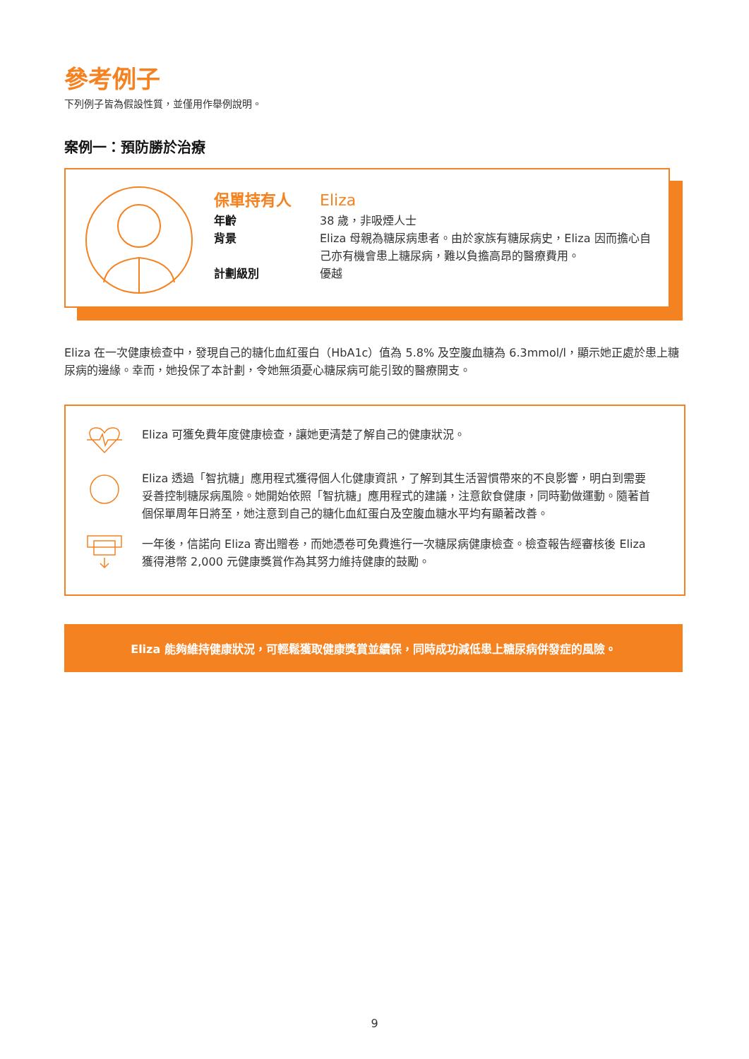參考例子
下列例子皆為假設性質，並僅用作舉例說明。
案例一：預防勝於治療
保單持有人 Eliza
年齡 38 歲，非吸煙人士
背景 Eliza 母親為糖尿病患者。由於家族有糖尿病史，Eliza 因而擔心自己亦有機會患上糖尿病，難以負擔高昂的醫療費用。
計劃級別 優越
Eliza 在一次健康檢查中，發現自己的糖化血紅蛋白（HbA1c）值為 5.8% 及空腹血糖為 6.3mmol/l，顯示她正處於患上糖尿病的邊緣。幸而，她投保了本計劃，令她無須憂心糖尿病可能引致的醫療開支。
Eliza 可獲免費年度健康檢查，讓她更清楚了解自己的健康狀況。
Eliza 透過「智抗糖」應用程式獲得個人化健康資訊，了解到其生活習慣帶來的不良影響，明白到需要妥善控制糖尿病風險。她開始依照「智抗糖」應用程式的建議，注意飲食健康，同時勤做運動。隨著首個保單周年日將至，她注意到自己的糖化血紅蛋白及空腹血糖水平均有顯著改善。
一年後，信諾向 Eliza 寄出贈卷，而她憑卷可免費進行一次糖尿病健康檢查。檢查報告經審核後 Eliza 獲得港幣 2,000 元健康獎賞作為其努力維持健康的鼓勵。
Eliza 能夠維持健康狀況，可輕鬆獲取健康獎賞並續保，同時成功減低患上糖尿病併發症的風險。
9